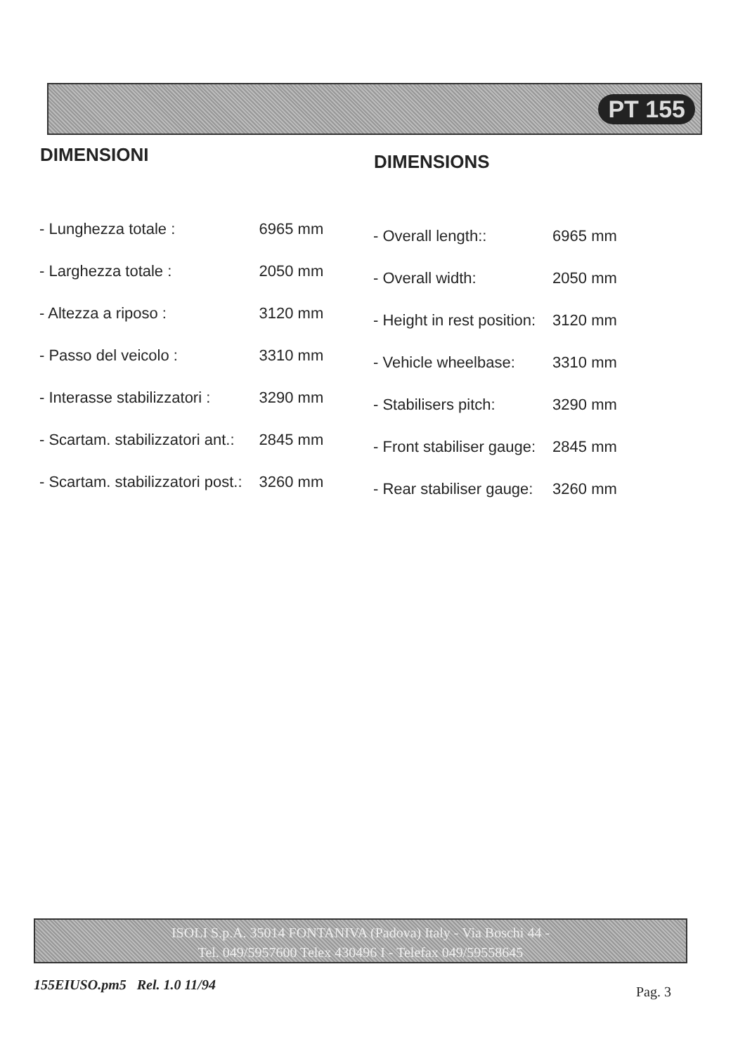PT 155
DIMENSIONI
| - Lunghezza totale : | 6965 mm |
| - Larghezza totale : | 2050 mm |
| - Altezza a riposo : | 3120 mm |
| - Passo del veicolo : | 3310 mm |
| - Interasse stabilizzatori : | 3290 mm |
| - Scartam. stabilizzatori ant.: | 2845 mm |
| - Scartam. stabilizzatori post.: | 3260 mm |
DIMENSIONS
| - Overall length:: | 6965 mm |
| - Overall width: | 2050 mm |
| - Height in rest position: | 3120 mm |
| - Vehicle wheelbase: | 3310 mm |
| - Stabilisers pitch: | 3290 mm |
| - Front stabiliser gauge: | 2845 mm |
| - Rear stabiliser gauge: | 3260 mm |
ISOLI S.p.A. 35014 FONTANIVA (Padova) Italy - Via Boschi 44 -
Tel. 049/5957600 Telex 430496 I - Telefax 049/59558645
155EIUSO.pm5 Rel. 1.0 11/94 Pag. 3